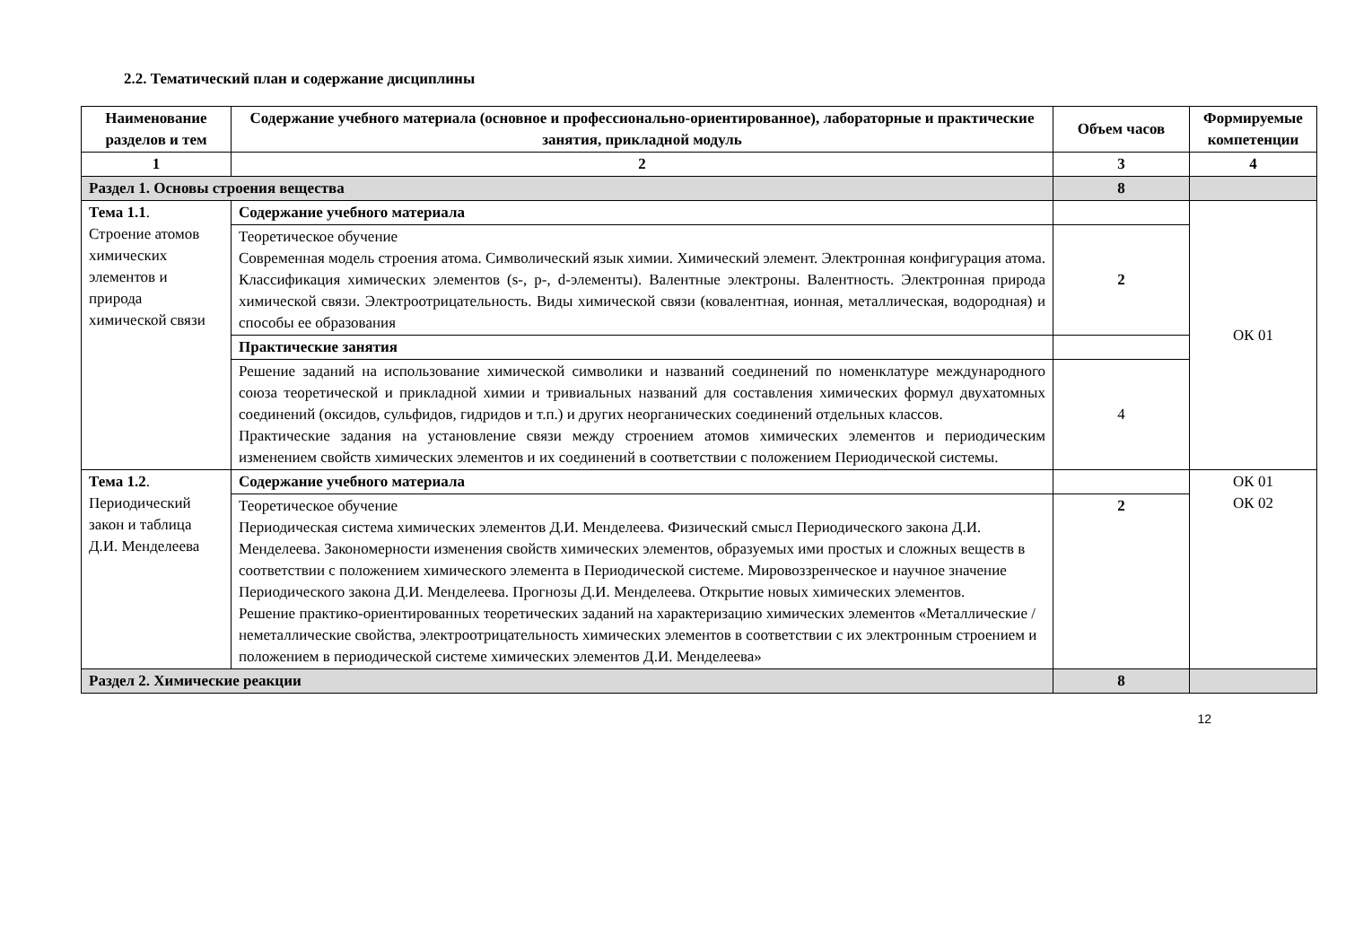2.2. Тематический план и содержание дисциплины
| Наименование разделов и тем | Содержание учебного материала (основное и профессионально-ориентированное), лабораторные и практические занятия, прикладной модуль | Объем часов | Формируемые компетенции |
| --- | --- | --- | --- |
| 1 | 2 | 3 | 4 |
| Раздел 1. Основы строения вещества | | 8 | |
| Тема 1.1 . Строение атомов химических элементов и природа химической связи | Содержание учебного материала | | ОК 01 |
| | Теоретическое обучение Современная модель строения атома. Символический язык химии. Химический элемент. Электронная конфигурация атома. Классификация химических элементов (s-, p-, d-элементы). Валентные электроны. Валентность. Электронная природа химической связи. Электроотрицательность. Виды химической связи (ковалентная, ионная, металлическая, водородная) и способы ее образования | 2 | |
| | Практические занятия | | |
| | Решение заданий на использование химической символики и названий соединений по номенклатуре международного союза теоретической и прикладной химии и тривиальных названий для составления химических формул двухатомных соединений (оксидов, сульфидов, гидридов и т.п.) и других неорганических соединений отдельных классов. Практические задания на установление связи между строением атомов химических элементов и периодическим изменением свойств химических элементов и их соединений в соответствии с положением Периодической системы. | 4 | |
| Тема 1.2 . Периодический закон и таблица Д.И. Менделеева | Содержание учебного материала | | ОК 01 ОК 02 |
| | Теоретическое обучение Периодическая система химических элементов Д.И. Менделеева. Физический смысл Периодического закона Д.И. Менделеева. Закономерности изменения свойств химических элементов, образуемых ими простых и сложных веществ в соответствии с положением химического элемента в Периодической системе. Мировоззренческое и научное значение Периодического закона Д.И. Менделеева. Прогнозы Д.И. Менделеева. Открытие новых химических элементов. Решение практико-ориентированных теоретических заданий на характеризацию химических элементов «Металлические / неметаллические свойства, электроотрицательность химических элементов в соответствии с их электронным строением и положением в периодической системе химических элементов Д.И. Менделеева» | 2 | |
| Раздел 2. Химические реакции | | 8 | |
12